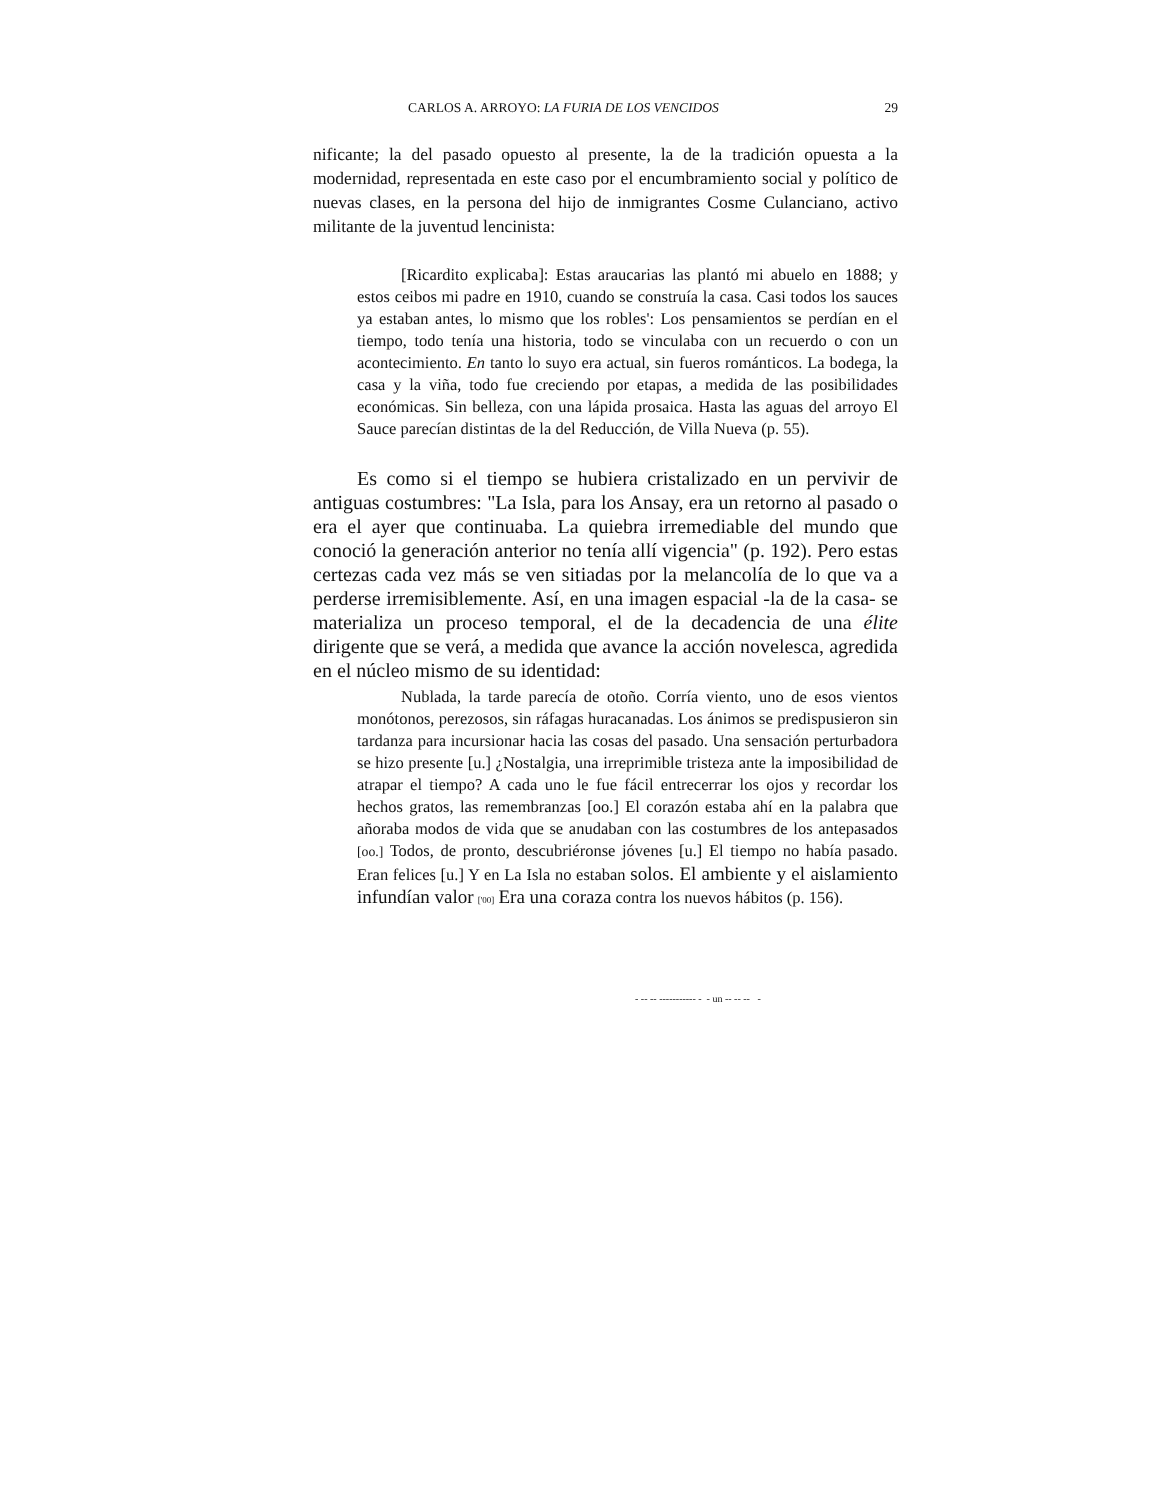CARLOS A. ARROYO: LA FURIA DE LOS VENCIDOS 29
nificante; la del pasado opuesto al presente, la de la tradición opuesta a la modernidad, representada en este caso por el encumbramiento social y político de nuevas clases, en la persona del hijo de inmigrantes Cosme Culanciano, activo militante de la juventud lencinista:
[Ricardito explicaba]: Estas araucarias las plantó mi abuelo en 1888; y estos ceibos mi padre en 1910, cuando se construía la casa. Casi todos los sauces ya estaban antes, lo mismo que los robles': Los pensamientos se perdían en el tiempo, todo tenía una historia, todo se vinculaba con un recuerdo o con un acontecimiento. En tanto lo suyo era actual, sin fueros románticos. La bodega, la casa y la viña, todo fue creciendo por etapas, a medida de las posibilidades económicas. Sin belleza, con una lápida prosaica. Hasta las aguas del arroyo El Sauce parecían distintas de la del Reducción, de Villa Nueva (p. 55).
Es como si el tiempo se hubiera cristalizado en un pervivir de antiguas costumbres: "La Isla, para los Ansay, era un retorno al pasado o era el ayer que continuaba. La quiebra irremediable del mundo que conoció la generación anterior no tenía allí vigencia" (p. 192). Pero estas certezas cada vez más se ven sitiadas por la melancolía de lo que va a perderse irremisiblemente. Así, en una imagen espacial -la de la casa- se materializa un proceso temporal, el de la decadencia de una élite dirigente que se verá, a medida que avance la acción novelesca, agredida en el núcleo mismo de su identidad:
Nublada, la tarde parecía de otoño. Corría viento, uno de esos vientos monótonos, perezosos, sin ráfagas huracanadas. Los ánimos se predispusieron sin tardanza para incursionar hacia las cosas del pasado. Una sensación perturbadora se hizo presente [u.] ¿Nostalgia, una irreprimible tristeza ante la imposibilidad de atrapar el tiempo? A cada uno le fue fácil entrecerrar los ojos y recordar los hechos gratos, las remembranzas [oo.] El corazón estaba ahí en la palabra que añoraba modos de vida que se anudaban con las costumbres de los antepasados [oo.] Todos, de pronto, descubriéronse jóvenes [u.] El tiempo no había pasado. Eran felices [u.] Y en La Isla no estaban solos. El ambiente y el aislamiento infundían valor ['00] Era una coraza contra los nuevos hábitos (p. 156).
- -- -- ----------- - - un -- -- -- -